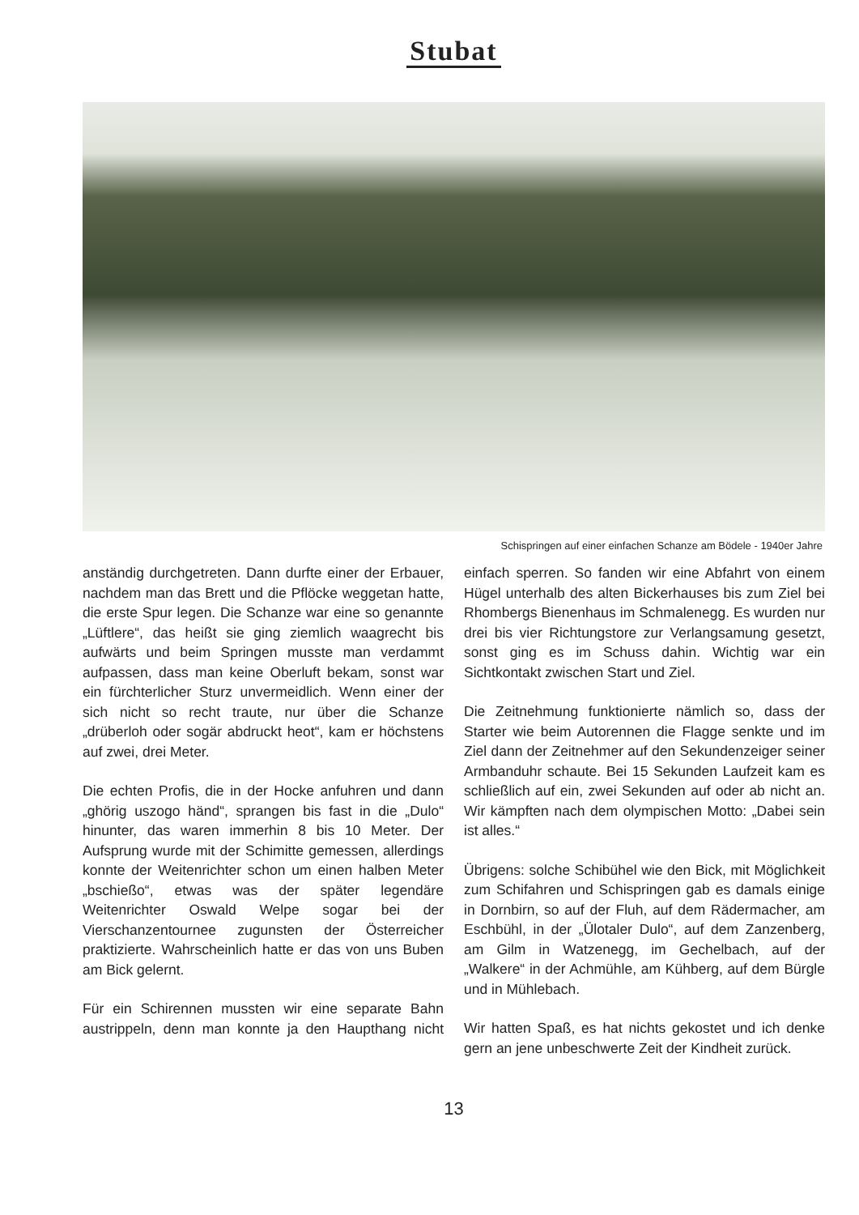Stubat
Schispringen auf einer einfachen Schanze am Bödele - 1940er Jahre
anständig durchgetreten. Dann durfte einer der Erbauer, nachdem man das Brett und die Pflöcke weggetan hatte, die erste Spur legen. Die Schanze war eine so genannte „Lüftlere“, das heißt sie ging ziemlich waagrecht bis aufwärts und beim Springen musste man verdammt aufpassen, dass man keine Oberluft bekam, sonst war ein fürchterlicher Sturz unvermeidlich. Wenn einer der sich nicht so recht traute, nur über die Schanze „drüberloh oder sogär abdruckt heot“, kam er höchstens auf zwei, drei Meter.
Die echten Profis, die in der Hocke anfuhren und dann „ghörig uszogo händ“, sprangen bis fast in die „Dulo“ hinunter, das waren immerhin 8 bis 10 Meter. Der Aufsprung wurde mit der Schimitte gemessen, allerdings konnte der Weitenrichter schon um einen halben Meter „bschießo“, etwas was der später legendäre Weitenrichter Oswald Welpe sogar bei der Vierschanzentournee zugunsten der Österreicher praktizierte. Wahrscheinlich hatte er das von uns Buben am Bick gelernt.
Für ein Schirennen mussten wir eine separate Bahn austrippeln, denn man konnte ja den Haupthang nicht einfach sperren. So fanden wir eine Abfahrt von einem Hügel unterhalb des alten Bickerhauses bis zum Ziel bei Rhombergs Bienenhaus im Schmalenegg. Es wurden nur drei bis vier Richtungstore zur Verlangsamung gesetzt, sonst ging es im Schuss dahin. Wichtig war ein Sichtkontakt zwischen Start und Ziel.
Die Zeitnehmung funktionierte nämlich so, dass der Starter wie beim Autorennen die Flagge senkte und im Ziel dann der Zeitnehmer auf den Sekundenzeiger seiner Armbanduhr schaute. Bei 15 Sekunden Laufzeit kam es schließlich auf ein, zwei Sekunden auf oder ab nicht an. Wir kämpften nach dem olympischen Motto: „Dabei sein ist alles.“
Übrigens: solche Schibühel wie den Bick, mit Möglichkeit zum Schifahren und Schispringen gab es damals einige in Dornbirn, so auf der Fluh, auf dem Rädermacher, am Eschbühl, in der „Ülotaler Dulo“, auf dem Zanzenberg, am Gilm in Watzenegg, im Gechelbach, auf der „Walkere“ in der Achmühle, am Kühberg, auf dem Bürgle und in Mühlebach.
Wir hatten Spaß, es hat nichts gekostet und ich denke gern an jene unbeschwerte Zeit der Kindheit zurück.
13